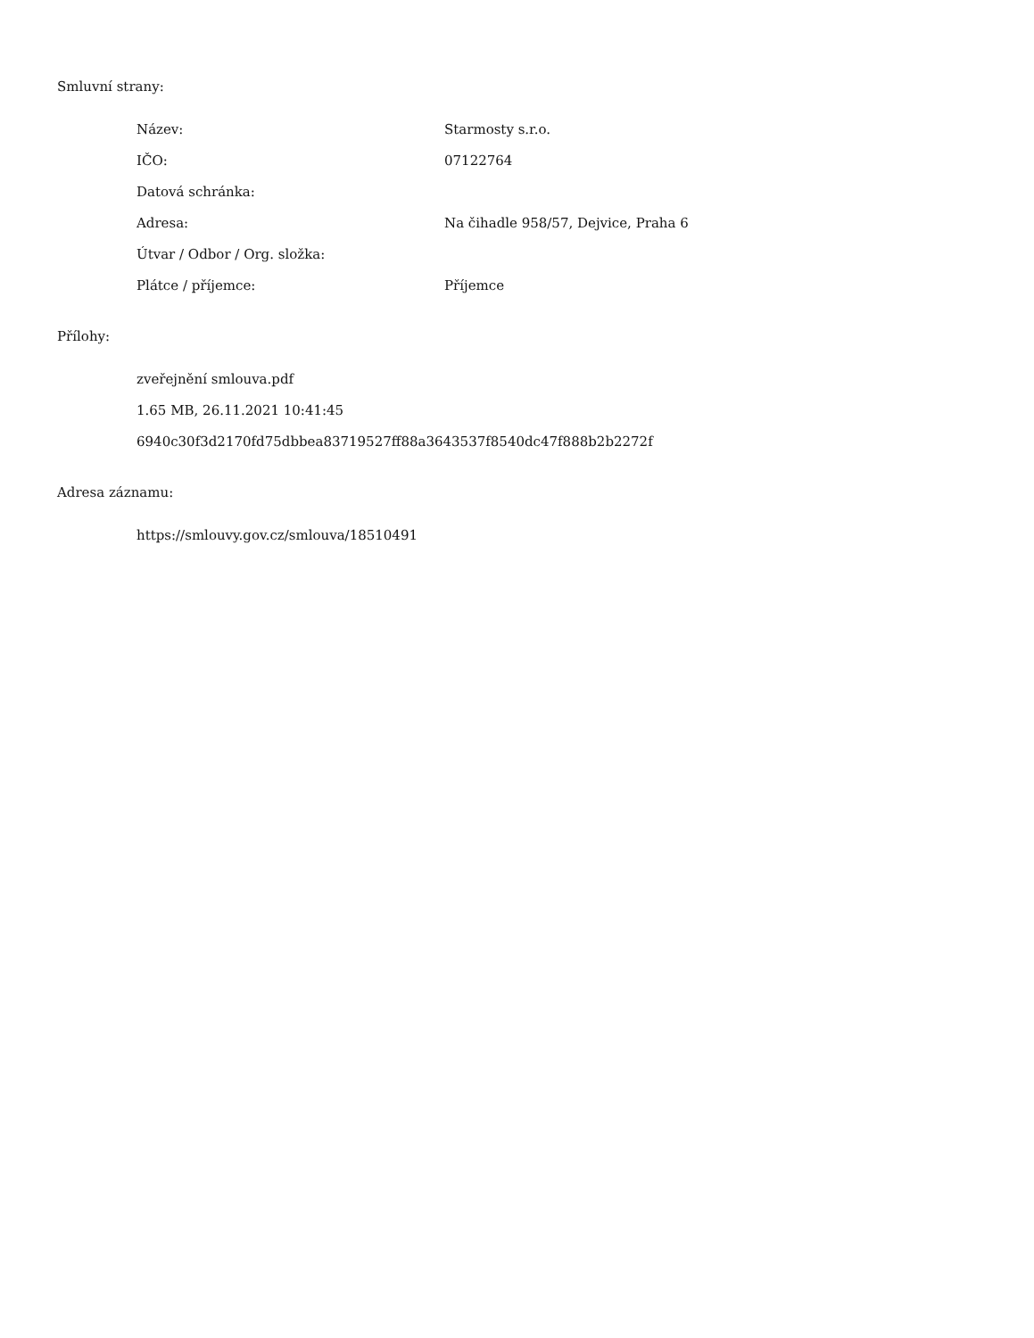Smluvní strany:
| Název: | Starmosty s.r.o. |
| IČO: | 07122764 |
| Datová schránka: | |
| Adresa: | Na čihadle 958/57, Dejvice, Praha 6 |
| Útvar / Odbor / Org. složka: | |
| Plátce / příjemce: | Příjemce |
Přílohy:
zveřejnění smlouva.pdf
1.65 MB, 26.11.2021 10:41:45
6940c30f3d2170fd75dbbea83719527ff88a3643537f8540dc47f888b2b2272f
Adresa záznamu:
https://smlouvy.gov.cz/smlouva/18510491